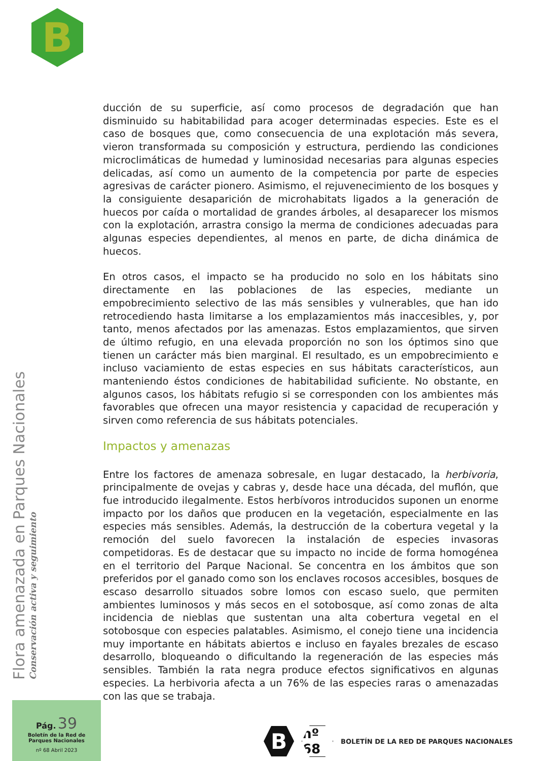B
ducción de su superficie, así como procesos de degradación que han disminuido su habitabilidad para acoger determinadas especies. Este es el caso de bosques que, como consecuencia de una explotación más severa, vieron transformada su composición y estructura, perdiendo las condiciones microclimáticas de humedad y luminosidad necesarias para algunas especies delicadas, así como un aumento de la competencia por parte de especies agresivas de carácter pionero. Asimismo, el rejuvenecimiento de los bosques y la consiguiente desaparición de microhabitats ligados a la generación de huecos por caída o mortalidad de grandes árboles, al desaparecer los mismos con la explotación, arrastra consigo la merma de condiciones adecuadas para algunas especies dependientes, al menos en parte, de dicha dinámica de huecos.
En otros casos, el impacto se ha producido no solo en los hábitats sino directamente en las poblaciones de las especies, mediante un empobrecimiento selectivo de las más sensibles y vulnerables, que han ido retrocediendo hasta limitarse a los emplazamientos más inaccesibles, y, por tanto, menos afectados por las amenazas. Estos emplazamientos, que sirven de último refugio, en una elevada proporción no son los óptimos sino que tienen un carácter más bien marginal. El resultado, es un empobrecimiento e incluso vaciamiento de estas especies en sus hábitats característicos, aun manteniendo éstos condiciones de habitabilidad suficiente. No obstante, en algunos casos, los hábitats refugio si se corresponden con los ambientes más favorables que ofrecen una mayor resistencia y capacidad de recuperación y sirven como referencia de sus hábitats potenciales.
Impactos y amenazas
Entre los factores de amenaza sobresale, en lugar destacado, la herbivoria, principalmente de ovejas y cabras y, desde hace una década, del muflón, que fue introducido ilegalmente. Estos herbívoros introducidos suponen un enorme impacto por los daños que producen en la vegetación, especialmente en las especies más sensibles. Además, la destrucción de la cobertura vegetal y la remoción del suelo favorecen la instalación de especies invasoras competidoras. Es de destacar que su impacto no incide de forma homogénea en el territorio del Parque Nacional. Se concentra en los ámbitos que son preferidos por el ganado como son los enclaves rocosos accesibles, bosques de escaso desarrollo situados sobre lomos con escaso suelo, que permiten ambientes luminosos y más secos en el sotobosque, así como zonas de alta incidencia de nieblas que sustentan una alta cobertura vegetal en el sotobosque con especies palatables. Asimismo, el conejo tiene una incidencia muy importante en hábitats abiertos e incluso en fayales brezales de escaso desarrollo, bloqueando o dificultando la regeneración de las especies más sensibles. También la rata negra produce efectos significativos en algunas especies. La herbivoria afecta a un 76% de las especies raras o amenazadas con las que se trabaja.
Flora amenazada en Parques Nacionales
Conservación activa y seguimiento
Pág. 39
Boletín de la Red de
Parques Nacionales
nº 68 Abril 2023
B
nº 68
BOLETÍN DE LA RED DE PARQUES NACIONALES